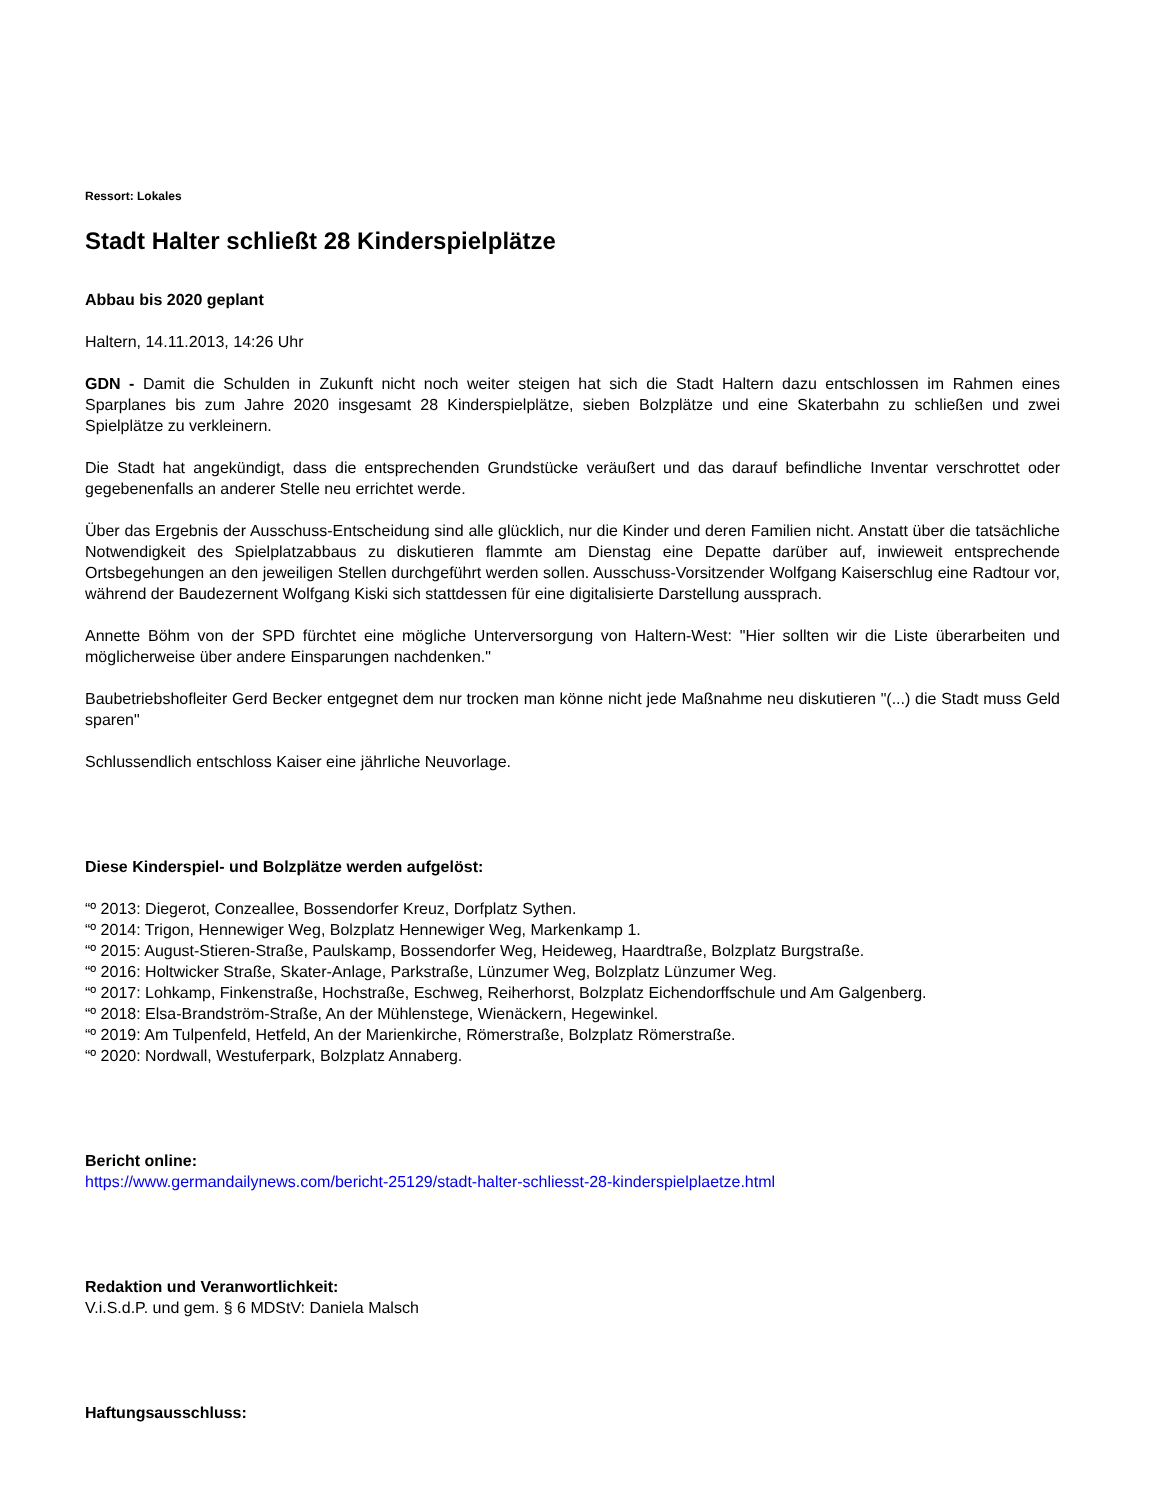Ressort: Lokales
Stadt Halter schließt 28 Kinderspielplätze
Abbau bis 2020 geplant
Haltern, 14.11.2013, 14:26 Uhr
GDN - Damit die Schulden in Zukunft nicht noch weiter steigen hat sich die Stadt Haltern dazu entschlossen im Rahmen eines Sparplanes bis zum Jahre 2020 insgesamt 28 Kinderspielplätze, sieben Bolzplätze und eine Skaterbahn zu schließen und zwei Spielplätze zu verkleinern.
Die Stadt hat angekündigt, dass die entsprechenden Grundstücke veräußert und das darauf befindliche Inventar verschrottet oder gegebenenfalls an anderer Stelle neu errichtet werde.
Über das Ergebnis der Ausschuss-Entscheidung sind alle glücklich, nur die Kinder und deren Familien nicht. Anstatt über die tatsächliche Notwendigkeit des Spielplatzabbaus zu diskutieren flammte am Dienstag eine Depatte darüber auf, inwieweit entsprechende Ortsbegehungen an den jeweiligen Stellen durchgeführt werden sollen. Ausschuss-Vorsitzender Wolfgang Kaiserschlug eine Radtour vor, während der Baudezernent Wolfgang Kiski sich stattdessen für eine digitalisierte Darstellung aussprach.
Annette Böhm von der SPD fürchtet eine mögliche Unterversorgung von Haltern-West: "Hier sollten wir die Liste überarbeiten und möglicherweise über andere Einsparungen nachdenken."
Baubetriebshofleiter Gerd Becker entgegnet dem nur trocken man könne nicht jede Maßnahme neu diskutieren "(...) die Stadt muss Geld sparen"
Schlussendlich entschloss Kaiser eine jährliche Neuvorlage.
Diese Kinderspiel- und Bolzplätze werden aufgelöst:
“º 2013: Diegerot, Conzeallee, Bossendorfer Kreuz, Dorfplatz Sythen.
“º 2014: Trigon, Hennewiger Weg, Bolzplatz Hennewiger Weg, Markenkamp 1.
“º 2015: August-Stieren-Straße, Paulskamp, Bossendorfer Weg, Heideweg, Haardtraße, Bolzplatz Burgstraße.
“º 2016: Holtwicker Straße, Skater-Anlage, Parkstraße, Lünzumer Weg, Bolzplatz Lünzumer Weg.
“º 2017: Lohkamp, Finkenstraße, Hochstraße, Eschweg, Reiherhorst, Bolzplatz Eichendorffschule und Am Galgenberg.
“º 2018: Elsa-Brandström-Straße, An der Mühlenstege, Wienäckern, Hegewinkel.
“º 2019: Am Tulpenfeld, Hetfeld, An der Marienkirche, Römerstraße, Bolzplatz Römerstraße.
“º 2020: Nordwall, Westuferpark, Bolzplatz Annaberg.
Bericht online:
https://www.germandailynews.com/bericht-25129/stadt-halter-schliesst-28-kinderspielplaetze.html
Redaktion und Veranwortlichkeit:
V.i.S.d.P. und gem. § 6 MDStV: Daniela Malsch
Haftungsausschluss: